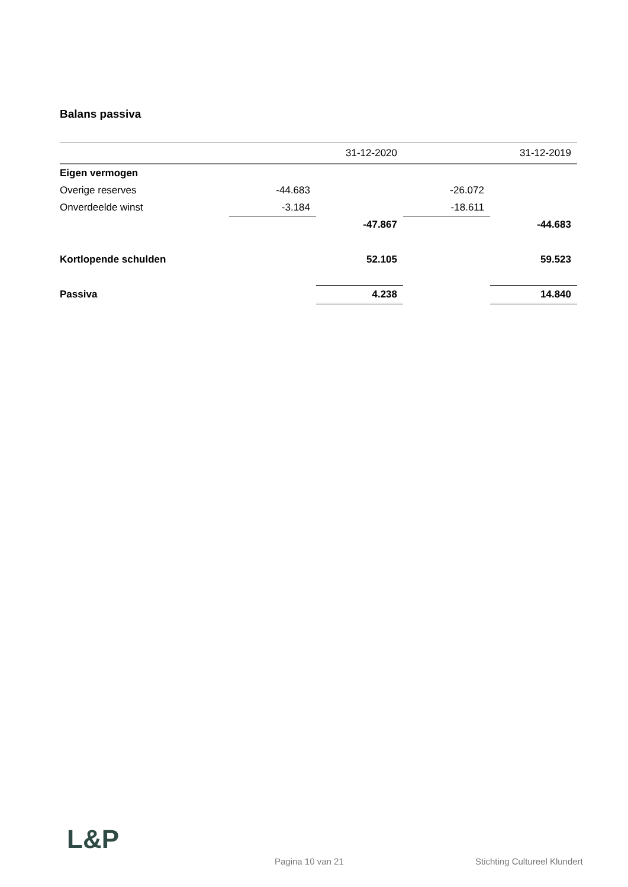Balans passiva
| | | 31-12-2020 | | 31-12-2019 |
| Eigen vermogen | | | | |
| Overige reserves | -44.683 | | -26.072 | |
| Onverdeelde winst | -3.184 | | -18.611 | |
| | | -47.867 | | -44.683 |
| Kortlopende schulden | | 52.105 | | 59.523 |
| Passiva | | 4.238 | | 14.840 |
L&P
Pagina 10 van 21 Stichting Cultureel Klundert